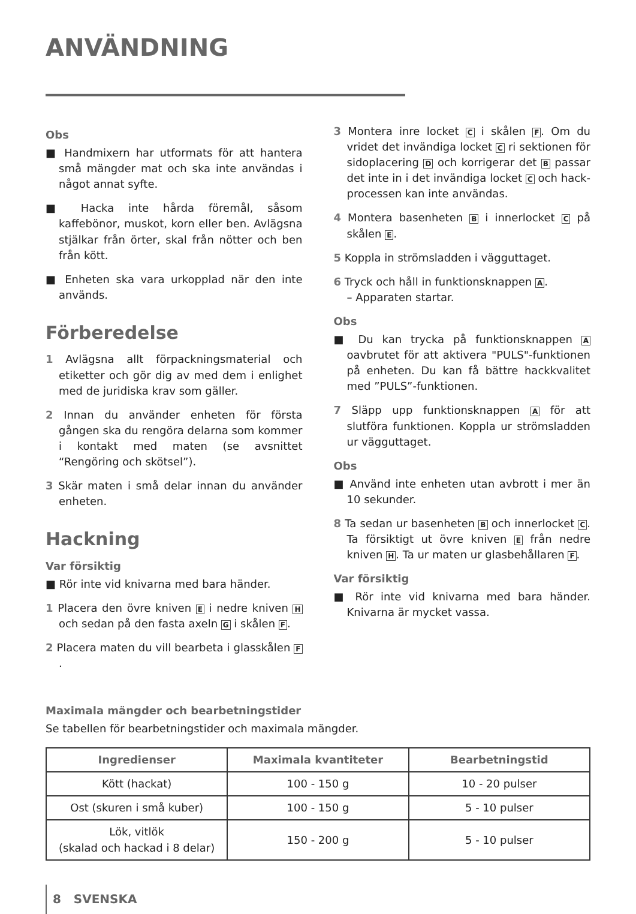ANVÄNDNING ______________________________
Obs
■ Handmixern har utformats för att hantera små mängder mat och ska inte användas i något annat syfte.
■ Hacka inte hårda föremål, såsom kaffebönor, muskot, korn eller ben. Avlägsna stjälkar från örter, skal från nötter och ben från kött.
■ Enheten ska vara urkopplad när den inte används.
Förberedelse
1 Avlägsna allt förpackningsmaterial och etiketter och gör dig av med dem i enlighet med de juridiska krav som gäller.
2 Innan du använder enheten för första gången ska du rengöra delarna som kommer i kontakt med maten (se avsnittet “Rengöring och skötsel”).
3 Skär maten i små delar innan du använder enheten.
Hackning
Var försiktig
■ Rör inte vid knivarna med bara händer.
1 Placera den övre kniven E i nedre kniven H och sedan på den fasta axeln G i skålen F.
2 Placera maten du vill bearbeta i glasskålen F.
3 Montera inre locket C i skålen F. Om du vridet det invändiga locket C ri sektionen för sidoplacering D och korrigerar det B passar det inte in i det invändiga locket C och hack-processen kan inte användas.
4 Montera basenheten B i innerlocket C på skålen E.
5 Koppla in strömsladden i vägguttaget.
6 Tryck och håll in funktionsknappen A.
– Apparaten startar.
Obs
■ Du kan trycka på funktionsknappen A oavbrutet för att aktivera "PULS"-funktionen på enheten. Du kan få bättre hackkvalitet med ”PULS”-funktionen.
7 Släpp upp funktionsknappen A för att slutföra funktionen. Koppla ur strömsladden ur vägguttaget.
Obs
■ Använd inte enheten utan avbrott i mer än 10 sekunder.
8 Ta sedan ur basenheten B och innerlocket C. Ta försiktigt ut övre kniven E från nedre kniven H. Ta ur maten ur glasbehållaren F.
Var försiktig
■ Rör inte vid knivarna med bara händer. Knivarna är mycket vassa.
Maximala mängder och bearbetningstider
Se tabellen för bearbetningstider och maximala mängder.
| Ingredienser | Maximala kvantiteter | Bearbetningstid |
| --- | --- | --- |
| Kött (hackat) | 100 - 150 g | 10 - 20 pulser |
| Ost (skuren i små kuber) | 100 - 150 g | 5 - 10 pulser |
| Lök, vitlök (skalad och hackad i 8 delar) | 150 - 200 g | 5 - 10 pulser |
8 SVENSKA